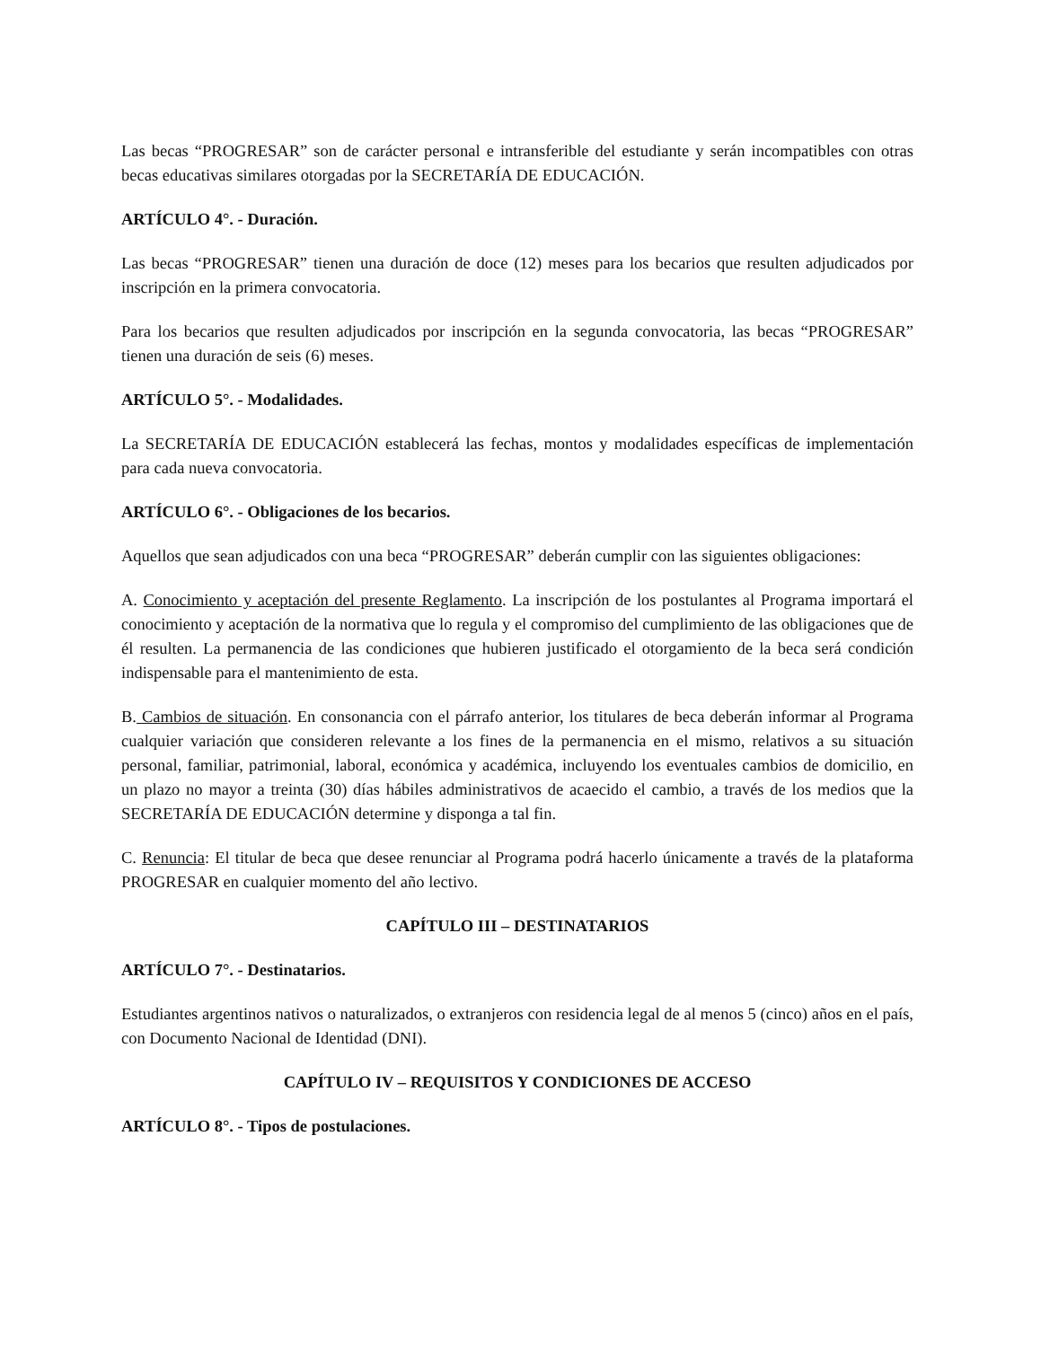Las becas “PROGRESAR” son de carácter personal e intransferible del estudiante y serán incompatibles con otras becas educativas similares otorgadas por la SECRETARÍA DE EDUCACIÓN.
ARTÍCULO 4°. - Duración.
Las becas “PROGRESAR” tienen una duración de doce (12) meses para los becarios que resulten adjudicados por inscripción en la primera convocatoria.
Para los becarios que resulten adjudicados por inscripción en la segunda convocatoria, las becas “PROGRESAR” tienen una duración de seis (6) meses.
ARTÍCULO 5°. - Modalidades.
La SECRETARÍA DE EDUCACIÓN establecerá las fechas, montos y modalidades específicas de implementación para cada nueva convocatoria.
ARTÍCULO 6°. - Obligaciones de los becarios.
Aquellos que sean adjudicados con una beca “PROGRESAR” deberán cumplir con las siguientes obligaciones:
A. Conocimiento y aceptación del presente Reglamento. La inscripción de los postulantes al Programa importará el conocimiento y aceptación de la normativa que lo regula y el compromiso del cumplimiento de las obligaciones que de él resulten. La permanencia de las condiciones que hubieren justificado el otorgamiento de la beca será condición indispensable para el mantenimiento de esta.
B. Cambios de situación. En consonancia con el párrafo anterior, los titulares de beca deberán informar al Programa cualquier variación que consideren relevante a los fines de la permanencia en el mismo, relativos a su situación personal, familiar, patrimonial, laboral, económica y académica, incluyendo los eventuales cambios de domicilio, en un plazo no mayor a treinta (30) días hábiles administrativos de acaecido el cambio, a través de los medios que la SECRETARÍA DE EDUCACIÓN determine y disponga a tal fin.
C. Renuncia: El titular de beca que desee renunciar al Programa podrá hacerlo únicamente a través de la plataforma PROGRESAR en cualquier momento del año lectivo.
CAPÍTULO III – DESTINATARIOS
ARTÍCULO 7°. - Destinatarios.
Estudiantes argentinos nativos o naturalizados, o extranjeros con residencia legal de al menos 5 (cinco) años en el país, con Documento Nacional de Identidad (DNI).
CAPÍTULO IV – REQUISITOS Y CONDICIONES DE ACCESO
ARTÍCULO 8°. - Tipos de postulaciones.